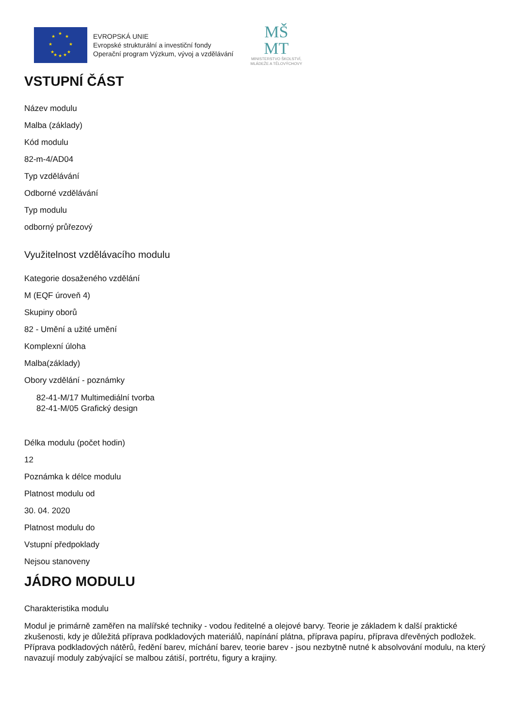★
★ ★
★ ★
★ ★
★ ★ ★
EVROPSKÁ UNIE
Evropské strukturální a investiční fondy
Operační program Výzkum, vývoj a vzdělávání
MŠ
MT
MINISTERSTVO ŠKOLSTVÍ,
MLÁDEŽE A TĚLOVÝCHOVY
VSTUPNÍ ČÁST
Název modulu
Malba (základy)
Kód modulu
82-m-4/AD04
Typ vzdělávání
Odborné vzdělávání
Typ modulu
odborný průřezový
Využitelnost vzdělávacího modulu
Kategorie dosaženého vzdělání
M (EQF úroveň 4)
Skupiny oborů
82 - Umění a užité umění
Komplexní úloha
Malba(základy)
Obory vzdělání - poznámky
82-41-M/17 Multimediální tvorba
82-41-M/05 Grafický design
Délka modulu (počet hodin)
12
Poznámka k délce modulu
Platnost modulu od
30. 04. 2020
Platnost modulu do
Vstupní předpoklady
Nejsou stanoveny
JÁDRO MODULU
Charakteristika modulu
Modul je primárně zaměřen na malířské techniky - vodou ředitelné a olejové barvy. Teorie je základem k další praktické zkušenosti, kdy je důležitá příprava podkladových materiálů, napínání plátna, příprava papíru, příprava dřevěných podložek. Příprava podkladových nátěrů, ředění barev, míchání barev, teorie barev - jsou nezbytně nutné k absolvování modulu, na který navazují moduly zabývající se malbou zátiší, portrétu, figury a krajiny.